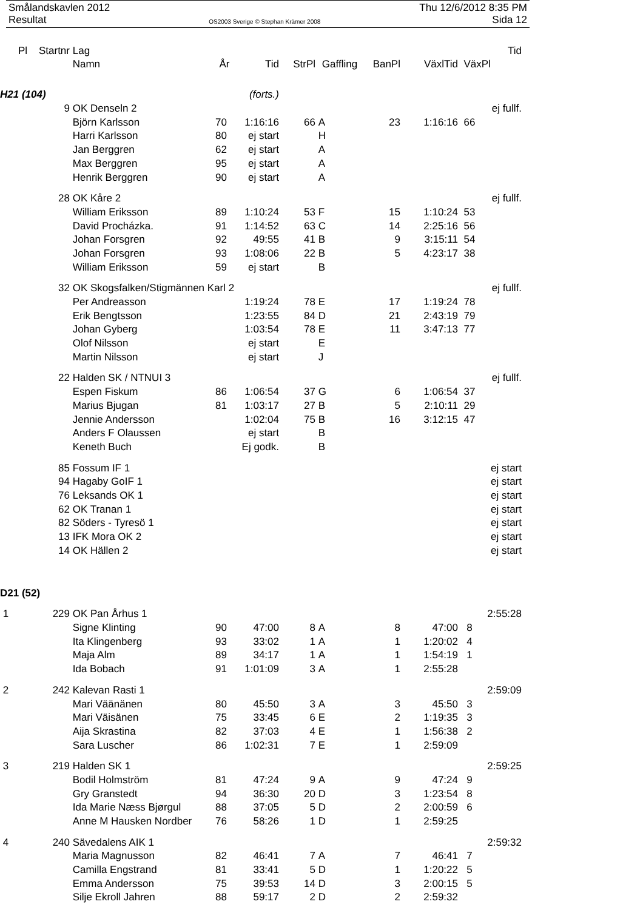Smålandskavlen 2012
Resultat
OS2003 Sverige © Stephan Krämer 2008
Thu 12/6/2012 8:35 PM
Sida 12
| Pl | Startnr | Lag | | | | | | | Tid |
| --- | --- | --- | --- | --- | --- | --- | --- | --- | --- |
| | | Namn | År | Tid | StrPl | Gaffling | BanPl | VäxlTid | VäxPl |
| H21 (104) | | | (forts.) | | | | | | |
| | 9 | OK Denseln 2 | | | | | | | ej fullf. |
| | | Björn Karlsson | 70 | 1:16:16 | 66 | A | 23 | 1:16:16 | 66 |
| | | Harri Karlsson | 80 | ej start | | H | | | |
| | | Jan Berggren | 62 | ej start | | A | | | |
| | | Max Berggren | 95 | ej start | | A | | | |
| | | Henrik Berggren | 90 | ej start | | A | | | |
| | 28 | OK Kåre 2 | | | | | | | ej fullf. |
| | | William Eriksson | 89 | 1:10:24 | 53 | F | 15 | 1:10:24 | 53 |
| | | David Procházka. | 91 | 1:14:52 | 63 | C | 14 | 2:25:16 | 56 |
| | | Johan Forsgren | 92 | 49:55 | 41 | B | 9 | 3:15:11 | 54 |
| | | Johan Forsgren | 93 | 1:08:06 | 22 | B | 5 | 4:23:17 | 38 |
| | | William Eriksson | 59 | ej start | | B | | | |
| | 32 | OK Skogsfalken/Stigmännen Karl 2 | | | | | | | ej fullf. |
| | | Per Andreasson | | 1:19:24 | 78 | E | 17 | 1:19:24 | 78 |
| | | Erik Bengtsson | | 1:23:55 | 84 | D | 21 | 2:43:19 | 79 |
| | | Johan Gyberg | | 1:03:54 | 78 | E | 11 | 3:47:13 | 77 |
| | | Olof Nilsson | | ej start | | E | | | |
| | | Martin Nilsson | | ej start | | J | | | |
| | 22 | Halden SK / NTNUI 3 | | | | | | | ej fullf. |
| | | Espen Fiskum | 86 | 1:06:54 | 37 | G | 6 | 1:06:54 | 37 |
| | | Marius Bjugan | 81 | 1:03:17 | 27 | B | 5 | 2:10:11 | 29 |
| | | Jennie Andersson | | 1:02:04 | 75 | B | 16 | 3:12:15 | 47 |
| | | Anders F Olaussen | | ej start | | B | | | |
| | | Keneth Buch | | Ej godk. | | B | | | |
| | 85 | Fossum IF 1 | | | | | | | ej start |
| | 94 | Hagaby GoIF 1 | | | | | | | ej start |
| | 76 | Leksands OK 1 | | | | | | | ej start |
| | 62 | OK Tranan 1 | | | | | | | ej start |
| | 82 | Söders - Tyresö 1 | | | | | | | ej start |
| | 13 | IFK Mora OK 2 | | | | | | | ej start |
| | 14 | OK Hällen 2 | | | | | | | ej start |
| D21 (52) | | | | | | | | | |
| 1 | 229 | OK Pan Århus 1 | | | | | | | 2:55:28 |
| | | Signe Klinting | 90 | 47:00 | 8 | A | 8 | 47:00 | 8 |
| | | Ita Klingenberg | 93 | 33:02 | 1 | A | 1 | 1:20:02 | 4 |
| | | Maja Alm | 89 | 34:17 | 1 | A | 1 | 1:54:19 | 1 |
| | | Ida Bobach | 91 | 1:01:09 | 3 | A | 1 | 2:55:28 | |
| 2 | 242 | Kalevan Rasti 1 | | | | | | | 2:59:09 |
| | | Mari Väänänen | 80 | 45:50 | 3 | A | 3 | 45:50 | 3 |
| | | Mari Väisänen | 75 | 33:45 | 6 | E | 2 | 1:19:35 | 3 |
| | | Aija Skrastina | 82 | 37:03 | 4 | E | 1 | 1:56:38 | 2 |
| | | Sara Luscher | 86 | 1:02:31 | 7 | E | 1 | 2:59:09 | |
| 3 | 219 | Halden SK 1 | | | | | | | 2:59:25 |
| | | Bodil Holmström | 81 | 47:24 | 9 | A | 9 | 47:24 | 9 |
| | | Gry Granstedt | 94 | 36:30 | 20 | D | 3 | 1:23:54 | 8 |
| | | Ida Marie Næss Bjørgul | 88 | 37:05 | 5 | D | 2 | 2:00:59 | 6 |
| | | Anne M Hausken Nordber | 76 | 58:26 | 1 | D | 1 | 2:59:25 | |
| 4 | 240 | Sävedalens AIK 1 | | | | | | | 2:59:32 |
| | | Maria Magnusson | 82 | 46:41 | 7 | A | 7 | 46:41 | 7 |
| | | Camilla Engstrand | 81 | 33:41 | 5 | D | 1 | 1:20:22 | 5 |
| | | Emma Andersson | 75 | 39:53 | 14 | D | 3 | 2:00:15 | 5 |
| | | Silje Ekroll Jahren | 88 | 59:17 | 2 | D | 2 | 2:59:32 | |